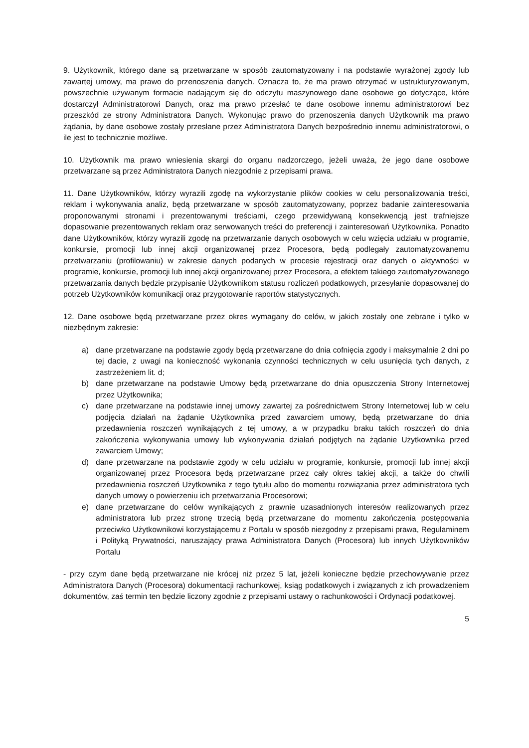9. Użytkownik, którego dane są przetwarzane w sposób zautomatyzowany i na podstawie wyrażonej zgody lub zawartej umowy, ma prawo do przenoszenia danych. Oznacza to, że ma prawo otrzymać w ustrukturyzowanym, powszechnie używanym formacie nadającym się do odczytu maszynowego dane osobowe go dotyczące, które dostarczył Administratorowi Danych, oraz ma prawo przesłać te dane osobowe innemu administratorowi bez przeszkód ze strony Administratora Danych. Wykonując prawo do przenoszenia danych Użytkownik ma prawo żądania, by dane osobowe zostały przesłane przez Administratora Danych bezpośrednio innemu administratorowi, o ile jest to technicznie możliwe.
10. Użytkownik ma prawo wniesienia skargi do organu nadzorczego, jeżeli uważa, że jego dane osobowe przetwarzane są przez Administratora Danych niezgodnie z przepisami prawa.
11. Dane Użytkowników, którzy wyrazili zgodę na wykorzystanie plików cookies w celu personalizowania treści, reklam i wykonywania analiz, będą przetwarzane w sposób zautomatyzowany, poprzez badanie zainteresowania proponowanymi stronami i prezentowanymi treściami, czego przewidywaną konsekwencją jest trafniejsze dopasowanie prezentowanych reklam oraz serwowanych treści do preferencji i zainteresowań Użytkownika. Ponadto dane Użytkowników, którzy wyrazili zgodę na przetwarzanie danych osobowych w celu wzięcia udziału w programie, konkursie, promocji lub innej akcji organizowanej przez Procesora, będą podlegały zautomatyzowanemu przetwarzaniu (profilowaniu) w zakresie danych podanych w procesie rejestracji oraz danych o aktywności w programie, konkursie, promocji lub innej akcji organizowanej przez Procesora, a efektem takiego zautomatyzowanego przetwarzania danych będzie przypisanie Użytkownikom statusu rozliczeń podatkowych, przesyłanie dopasowanej do potrzeb Użytkowników komunikacji oraz przygotowanie raportów statystycznych.
12. Dane osobowe będą przetwarzane przez okres wymagany do celów, w jakich zostały one zebrane i tylko w niezbędnym zakresie:
a) dane przetwarzane na podstawie zgody będą przetwarzane do dnia cofnięcia zgody i maksymalnie 2 dni po tej dacie, z uwagi na konieczność wykonania czynności technicznych w celu usunięcia tych danych, z zastrzeżeniem lit. d;
b) dane przetwarzane na podstawie Umowy będą przetwarzane do dnia opuszczenia Strony Internetowej przez Użytkownika;
c) dane przetwarzane na podstawie innej umowy zawartej za pośrednictwem Strony Internetowej lub w celu podjęcia działań na żądanie Użytkownika przed zawarciem umowy, będą przetwarzane do dnia przedawnienia roszczeń wynikających z tej umowy, a w przypadku braku takich roszczeń do dnia zakończenia wykonywania umowy lub wykonywania działań podjętych na żądanie Użytkownika przed zawarciem Umowy;
d) dane przetwarzane na podstawie zgody w celu udziału w programie, konkursie, promocji lub innej akcji organizowanej przez Procesora będą przetwarzane przez cały okres takiej akcji, a także do chwili przedawnienia roszczeń Użytkownika z tego tytułu albo do momentu rozwiązania przez administratora tych danych umowy o powierzeniu ich przetwarzania Procesorowi;
e) dane przetwarzane do celów wynikających z prawnie uzasadnionych interesów realizowanych przez administratora lub przez stronę trzecią będą przetwarzane do momentu zakończenia postępowania przeciwko Użytkownikowi korzystającemu z Portalu w sposób niezgodny z przepisami prawa, Regulaminem i Polityką Prywatności, naruszający prawa Administratora Danych (Procesora) lub innych Użytkowników Portalu
- przy czym dane będą przetwarzane nie krócej niż przez 5 lat, jeżeli konieczne będzie przechowywanie przez Administratora Danych (Procesora) dokumentacji rachunkowej, ksiąg podatkowych i związanych z ich prowadzeniem dokumentów, zaś termin ten będzie liczony zgodnie z przepisami ustawy o rachunkowości i Ordynacji podatkowej.
5